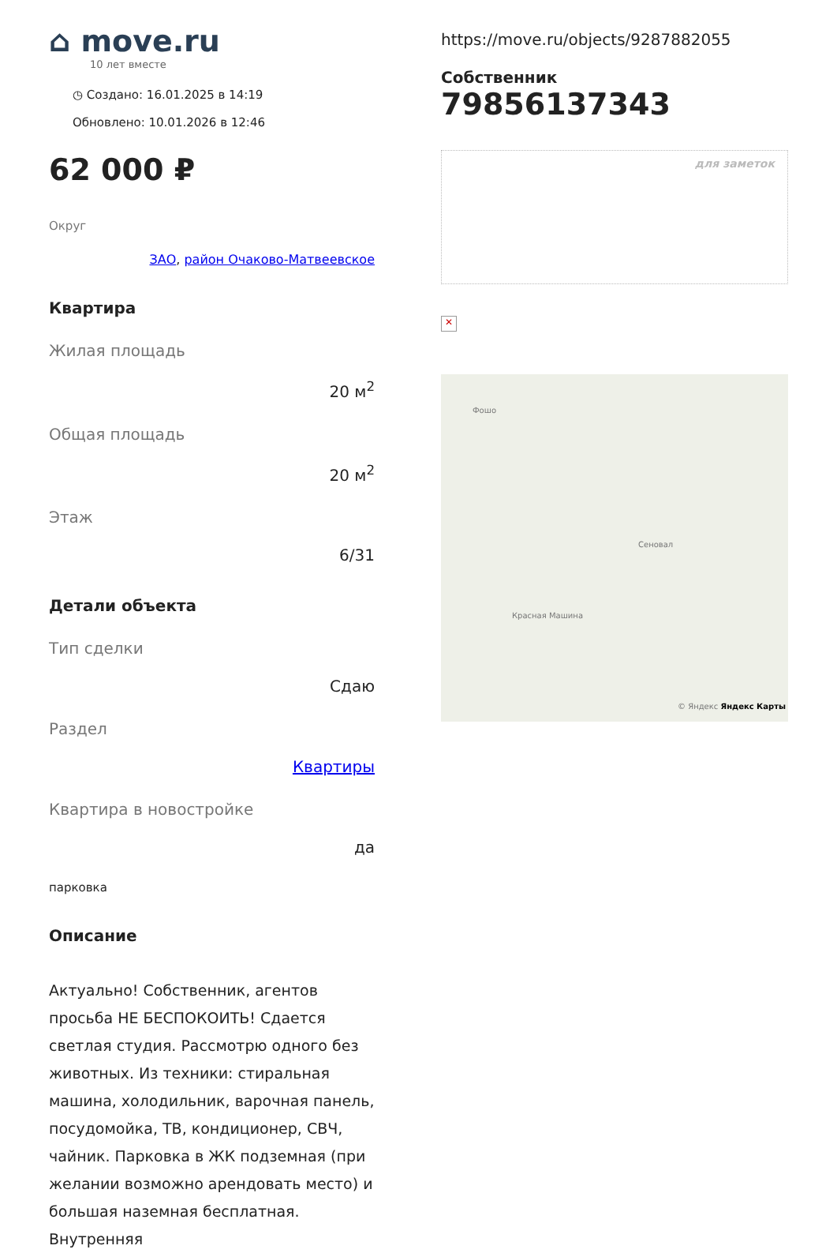⌂ move.ru
10 лет вместе
◷ Создано: 16.01.2025 в 14:19
Обновлено: 10.01.2026 в 12:46
62 000 ₽
Округ
ЗАО, район Очаково-Матвеевское
Квартира
Жилая площадь
20 м<sup>2</sup>
Общая площадь
20 м<sup>2</sup>
Этаж
6/31
Детали объекта
Тип сделки
Сдаю
Раздел
Квартиры
Квартира в новостройке
да
парковка
Описание
Актуально! Собственник, агентов просьба НЕ БЕСПОКОИТЬ! Сдается светлая студия. Рассмотрю одного без животных. Из техники: стиральная машина, холодильник, варочная панель, посудомойка, ТВ, кондиционер, СВЧ, чайник. Парковка в ЖК подземная (при желании возможно арендовать место) и большая наземная бесплатная. Внутренняя
https://move.ru/objects/9287882055
Собственник
79856137343
для заметок
✕
Фошо
Красная Машина
Сеновал
© Яндекс Яндекс Карты